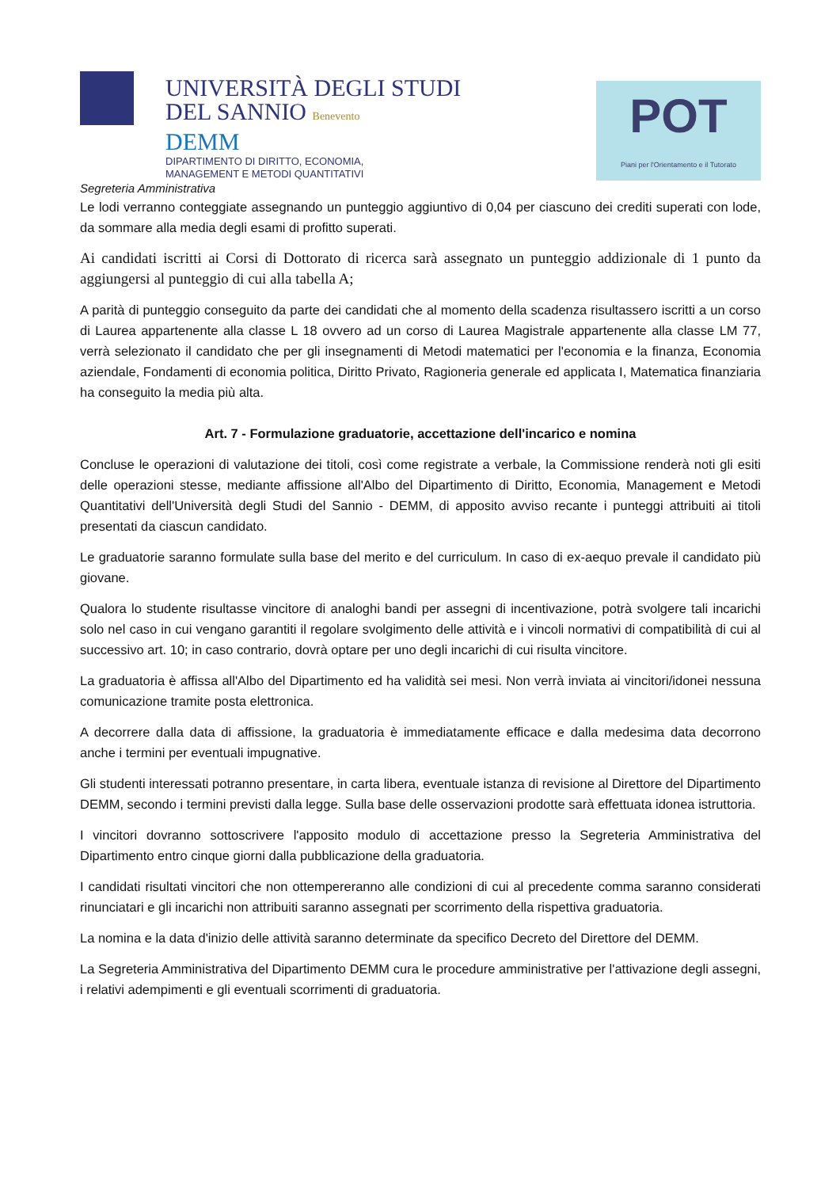UNIVERSITÀ DEGLI STUDI
DEL SANNIO Benevento
DEMM
DIPARTIMENTO DI DIRITTO, ECONOMIA,
MANAGEMENT E METODI QUANTITATIVI
POT
Piani per l'Orientamento e il Tutorato
Segreteria Amministrativa
Le lodi verranno conteggiate assegnando un punteggio aggiuntivo di 0,04 per ciascuno dei crediti superati con lode, da sommare alla media degli esami di profitto superati.
Ai candidati iscritti ai Corsi di Dottorato di ricerca sarà assegnato un punteggio addizionale di 1 punto da aggiungersi al punteggio di cui alla tabella A;
A parità di punteggio conseguito da parte dei candidati che al momento della scadenza risultassero iscritti a un corso di Laurea appartenente alla classe L 18 ovvero ad un corso di Laurea Magistrale appartenente alla classe LM 77, verrà selezionato il candidato che per gli insegnamenti di Metodi matematici per l'economia e la finanza, Economia aziendale, Fondamenti di economia politica, Diritto Privato, Ragioneria generale ed applicata I, Matematica finanziaria ha conseguito la media più alta.
Art. 7 - Formulazione graduatorie, accettazione dell'incarico e nomina
Concluse le operazioni di valutazione dei titoli, così come registrate a verbale, la Commissione renderà noti gli esiti delle operazioni stesse, mediante affissione all'Albo del Dipartimento di Diritto, Economia, Management e Metodi Quantitativi dell'Università degli Studi del Sannio - DEMM, di apposito avviso recante i punteggi attribuiti ai titoli presentati da ciascun candidato.
Le graduatorie saranno formulate sulla base del merito e del curriculum. In caso di ex-aequo prevale il candidato più giovane.
Qualora lo studente risultasse vincitore di analoghi bandi per assegni di incentivazione, potrà svolgere tali incarichi solo nel caso in cui vengano garantiti il regolare svolgimento delle attività e i vincoli normativi di compatibilità di cui al successivo art. 10; in caso contrario, dovrà optare per uno degli incarichi di cui risulta vincitore.
La graduatoria è affissa all'Albo del Dipartimento ed ha validità sei mesi. Non verrà inviata ai vincitori/idonei nessuna comunicazione tramite posta elettronica.
A decorrere dalla data di affissione, la graduatoria è immediatamente efficace e dalla medesima data decorrono anche i termini per eventuali impugnative.
Gli studenti interessati potranno presentare, in carta libera, eventuale istanza di revisione al Direttore del Dipartimento DEMM, secondo i termini previsti dalla legge. Sulla base delle osservazioni prodotte sarà effettuata idonea istruttoria.
I vincitori dovranno sottoscrivere l'apposito modulo di accettazione presso la Segreteria Amministrativa del Dipartimento entro cinque giorni dalla pubblicazione della graduatoria.
I candidati risultati vincitori che non ottempereranno alle condizioni di cui al precedente comma saranno considerati rinunciatari e gli incarichi non attribuiti saranno assegnati per scorrimento della rispettiva graduatoria.
La nomina e la data d'inizio delle attività saranno determinate da specifico Decreto del Direttore del DEMM.
La Segreteria Amministrativa del Dipartimento DEMM cura le procedure amministrative per l'attivazione degli assegni, i relativi adempimenti e gli eventuali scorrimenti di graduatoria.